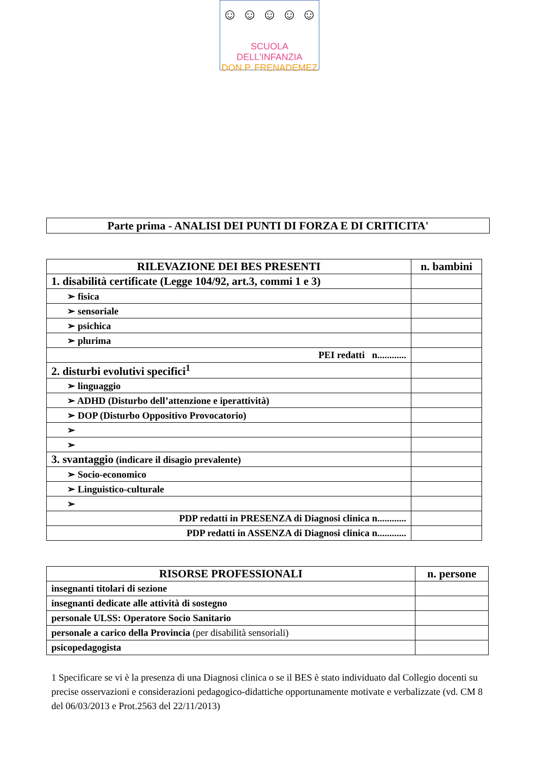☺ ☺ ☺ ☺ ☺
SCUOLA DELL'INFANZIA
DON P. FRENADEMEZ
Parte prima - ANALISI DEI PUNTI DI FORZA E DI CRITICITA'
| RILEVAZIONE DEI BES PRESENTI | n. bambini |
| --- | --- |
| 1. disabilità certificate (Legge 104/92, art.3, commi 1 e 3) | |
| ➢ fisica | |
| ➢ sensoriale | |
| ➢ psichica | |
| ➢ plurima | |
| PEI redatti n............ | |
| 2. disturbi evolutivi specifici<sup>1</sup> | |
| ➢ linguaggio | |
| ➢ ADHD (Disturbo dell’attenzione e iperattività) | |
| ➢ DOP (Disturbo Oppositivo Provocatorio) | |
| ➢ | |
| ➢ | |
| 3. svantaggio (indicare il disagio prevalente) | |
| ➢ Socio-economico | |
| ➢ Linguistico-culturale | |
| ➢ | |
| PDP redatti in PRESENZA di Diagnosi clinica n............ | |
| PDP redatti in ASSENZA di Diagnosi clinica n............ | |
| RISORSE PROFESSIONALI | n. persone |
| --- | --- |
| insegnanti titolari di sezione | |
| insegnanti dedicate alle attività di sostegno | |
| personale ULSS: Operatore Socio Sanitario | |
| personale a carico della Provincia (per disabilità sensoriali) | |
| psicopedagogista | |
1 Specificare se vi è la presenza di una Diagnosi clinica o se il BES è stato individuato dal Collegio docenti su precise osservazioni e considerazioni pedagogico-didattiche opportunamente motivate e verbalizzate (vd. CM 8 del 06/03/2013 e Prot.2563 del 22/11/2013)